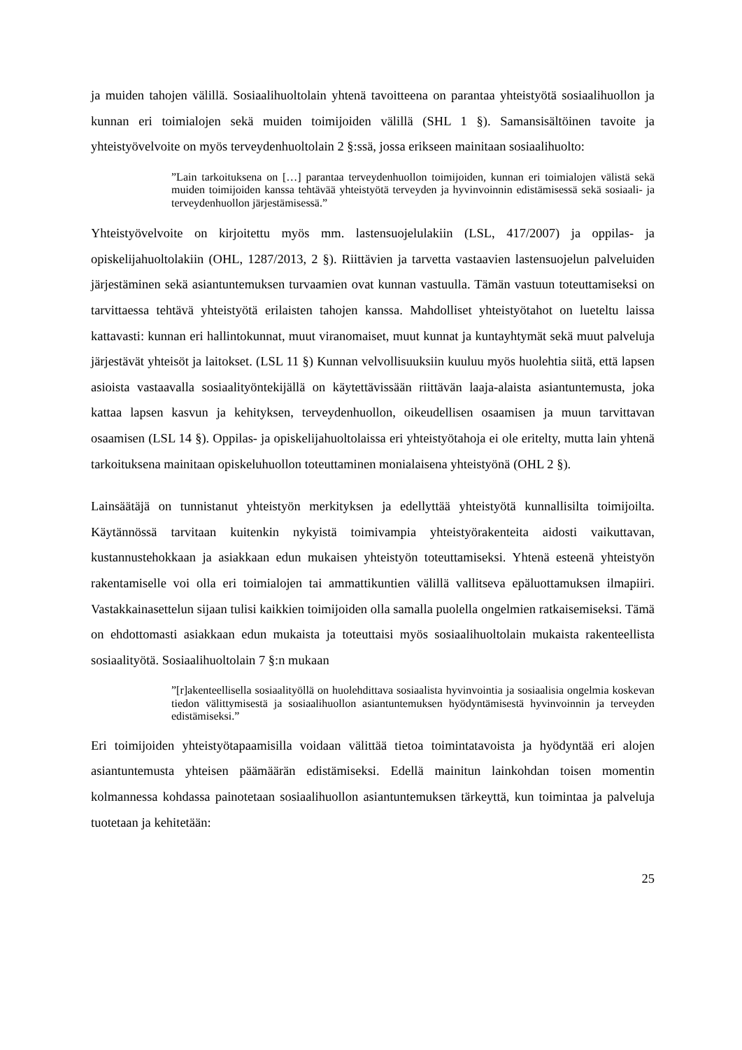ja muiden tahojen välillä. Sosiaalihuoltolain yhtenä tavoitteena on parantaa yhteistyötä sosiaalihuollon ja kunnan eri toimialojen sekä muiden toimijoiden välillä (SHL 1 §). Samansisältöinen tavoite ja yhteistyövelvoite on myös terveydenhuoltolain 2 §:ssä, jossa erikseen mainitaan sosiaalihuolto:
”Lain tarkoituksena on […] parantaa terveydenhuollon toimijoiden, kunnan eri toimialojen välistä sekä muiden toimijoiden kanssa tehtävää yhteistyötä terveyden ja hyvinvoinnin edistämisessä sekä sosiaali- ja terveydenhuollon järjestämisessä.”
Yhteistyövelvoite on kirjoitettu myös mm. lastensuojelulakiin (LSL, 417/2007) ja oppilas- ja opiskelijahuoltolakiin (OHL, 1287/2013, 2 §). Riittävien ja tarvetta vastaavien lastensuojelun palveluiden järjestäminen sekä asiantuntemuksen turvaamien ovat kunnan vastuulla. Tämän vastuun toteuttamiseksi on tarvittaessa tehtävä yhteistyötä erilaisten tahojen kanssa. Mahdolliset yhteistyötahot on lueteltu laissa kattavasti: kunnan eri hallintokunnat, muut viranomaiset, muut kunnat ja kuntayhtymät sekä muut palveluja järjestävät yhteisöt ja laitokset. (LSL 11 §) Kunnan velvollisuuksiin kuuluu myös huolehtia siitä, että lapsen asioista vastaavalla sosiaalityöntekijällä on käytettävissään riittävän laaja-alaista asiantuntemusta, joka kattaa lapsen kasvun ja kehityksen, terveydenhuollon, oikeudellisen osaamisen ja muun tarvittavan osaamisen (LSL 14 §). Oppilas- ja opiskelijahuoltolaissa eri yhteistyötahoja ei ole eritelty, mutta lain yhtenä tarkoituksena mainitaan opiskeluhuollon toteuttaminen monialaisena yhteistyönä (OHL 2 §).
Lainsäätäjä on tunnistanut yhteistyön merkityksen ja edellyttää yhteistyötä kunnallisilta toimijoilta. Käytännössä tarvitaan kuitenkin nykyistä toimivampia yhteistyörakenteita aidosti vaikuttavan, kustannustehokkaan ja asiakkaan edun mukaisen yhteistyön toteuttamiseksi. Yhtenä esteenä yhteistyön rakentamiselle voi olla eri toimialojen tai ammattikuntien välillä vallitseva epäluottamuksen ilmapiiri. Vastakkainasettelun sijaan tulisi kaikkien toimijoiden olla samalla puolella ongelmien ratkaisemiseksi. Tämä on ehdottomasti asiakkaan edun mukaista ja toteuttaisi myös sosiaalihuoltolain mukaista rakenteellista sosiaalityötä. Sosiaalihuoltolain 7 §:n mukaan
”[r]akenteellisella sosiaalityöllä on huolehdittava sosiaalista hyvinvointia ja sosiaalisia ongelmia koskevan tiedon välittymisestä ja sosiaalihuollon asiantuntemuksen hyödyntämisestä hyvinvoinnin ja terveyden edistämiseksi.”
Eri toimijoiden yhteistyötapaamisilla voidaan välittää tietoa toimintatavoista ja hyödyntää eri alojen asiantuntemusta yhteisen päämäärän edistämiseksi. Edellä mainitun lainkohdan toisen momentin kolmannessa kohdassa painotetaan sosiaalihuollon asiantuntemuksen tärkeyttä, kun toimintaa ja palveluja tuotetaan ja kehitetään:
25